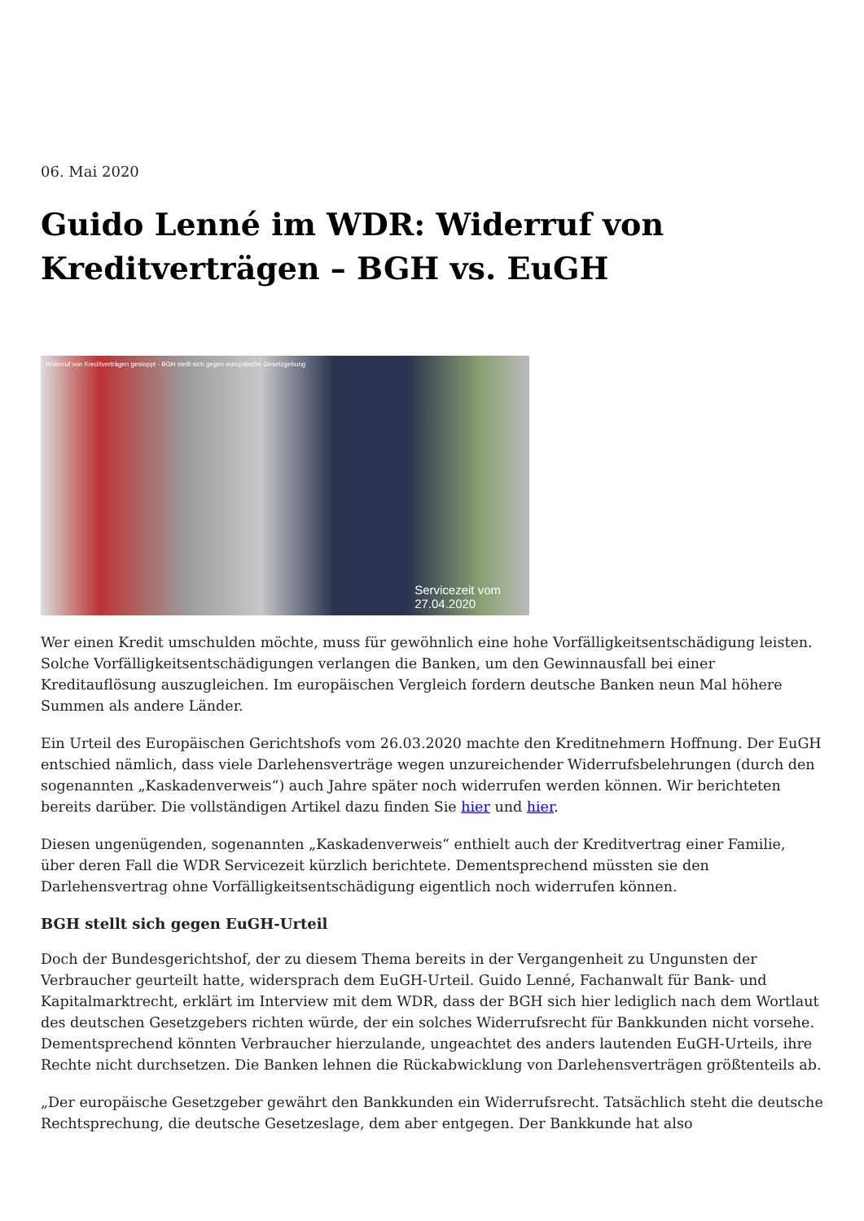06. Mai 2020
Guido Lenné im WDR: Widerruf von Kreditverträgen – BGH vs. EuGH
Widerruf von Kreditverträgen gestoppt - BGH stellt sich gegen europäische Gesetzgebung
Servicezeit vom
27.04.2020
Wer einen Kredit umschulden möchte, muss für gewöhnlich eine hohe Vorfälligkeitsentschädigung leisten. Solche Vorfälligkeitsentschädigungen verlangen die Banken, um den Gewinnausfall bei einer Kreditauflösung auszugleichen. Im europäischen Vergleich fordern deutsche Banken neun Mal höhere Summen als andere Länder.
Ein Urteil des Europäischen Gerichtshofs vom 26.03.2020 machte den Kreditnehmern Hoffnung. Der EuGH entschied nämlich, dass viele Darlehensverträge wegen unzureichender Widerrufsbelehrungen (durch den sogenannten „Kaskadenverweis“) auch Jahre später noch widerrufen werden können. Wir berichteten bereits darüber. Die vollständigen Artikel dazu finden Sie hier und hier.
Diesen ungenügenden, sogenannten „Kaskadenverweis“ enthielt auch der Kreditvertrag einer Familie, über deren Fall die WDR Servicezeit kürzlich berichtete. Dementsprechend müssten sie den Darlehensvertrag ohne Vorfälligkeitsentschädigung eigentlich noch widerrufen können.
BGH stellt sich gegen EuGH-Urteil
Doch der Bundesgerichtshof, der zu diesem Thema bereits in der Vergangenheit zu Ungunsten der Verbraucher geurteilt hatte, widersprach dem EuGH-Urteil. Guido Lenné, Fachanwalt für Bank- und Kapitalmarktrecht, erklärt im Interview mit dem WDR, dass der BGH sich hier lediglich nach dem Wortlaut des deutschen Gesetzgebers richten würde, der ein solches Widerrufsrecht für Bankkunden nicht vorsehe. Dementsprechend könnten Verbraucher hierzulande, ungeachtet des anders lautenden EuGH-Urteils, ihre Rechte nicht durchsetzen. Die Banken lehnen die Rückabwicklung von Darlehensverträgen größtenteils ab.
„Der europäische Gesetzgeber gewährt den Bankkunden ein Widerrufsrecht. Tatsächlich steht die deutsche Rechtsprechung, die deutsche Gesetzeslage, dem aber entgegen. Der Bankkunde hat also